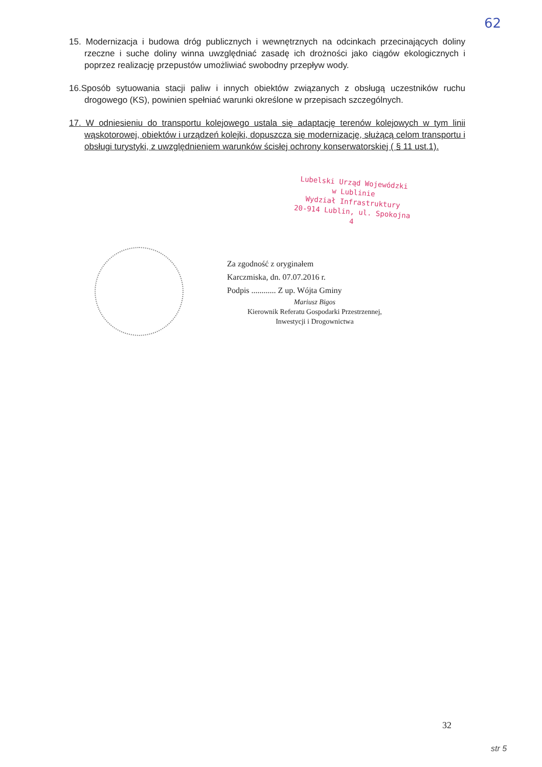62
15. Modernizacja i budowa dróg publicznych i wewnętrznych na odcinkach przecinających doliny rzeczne i suche doliny winna uwzględniać zasadę ich drożności jako ciągów ekologicznych i poprzez realizację przepustów umożliwiać swobodny przepływ wody.
16.Sposób sytuowania stacji paliw i innych obiektów związanych z obsługą uczestników ruchu drogowego (KS), powinien spełniać warunki określone w przepisach szczególnych.
17. W odniesieniu do transportu kolejowego ustala się adaptację terenów kolejowych w tym linii wąskotorowej, obiektów i urządzeń kolejki, dopuszcza się modernizację, służącą celom transportu i obsługi turystyki, z uwzględnieniem warunków ścisłej ochrony konserwatorskiej ( § 11 ust.1).
Lubelski Urząd Wojewódzki
w Lublinie
Wydział Infrastruktury
20-914 Lublin, ul. Spokojna 4
Za zgodność z oryginałem
Karczmiska, dn. 07.07.2016 r.
Podpis ............ Z up. Wójta Gminy
Mariusz Bigos
Kierownik Referatu Gospodarki Przestrzennej,
Inwestycji i Drogownictwa
32
str 5